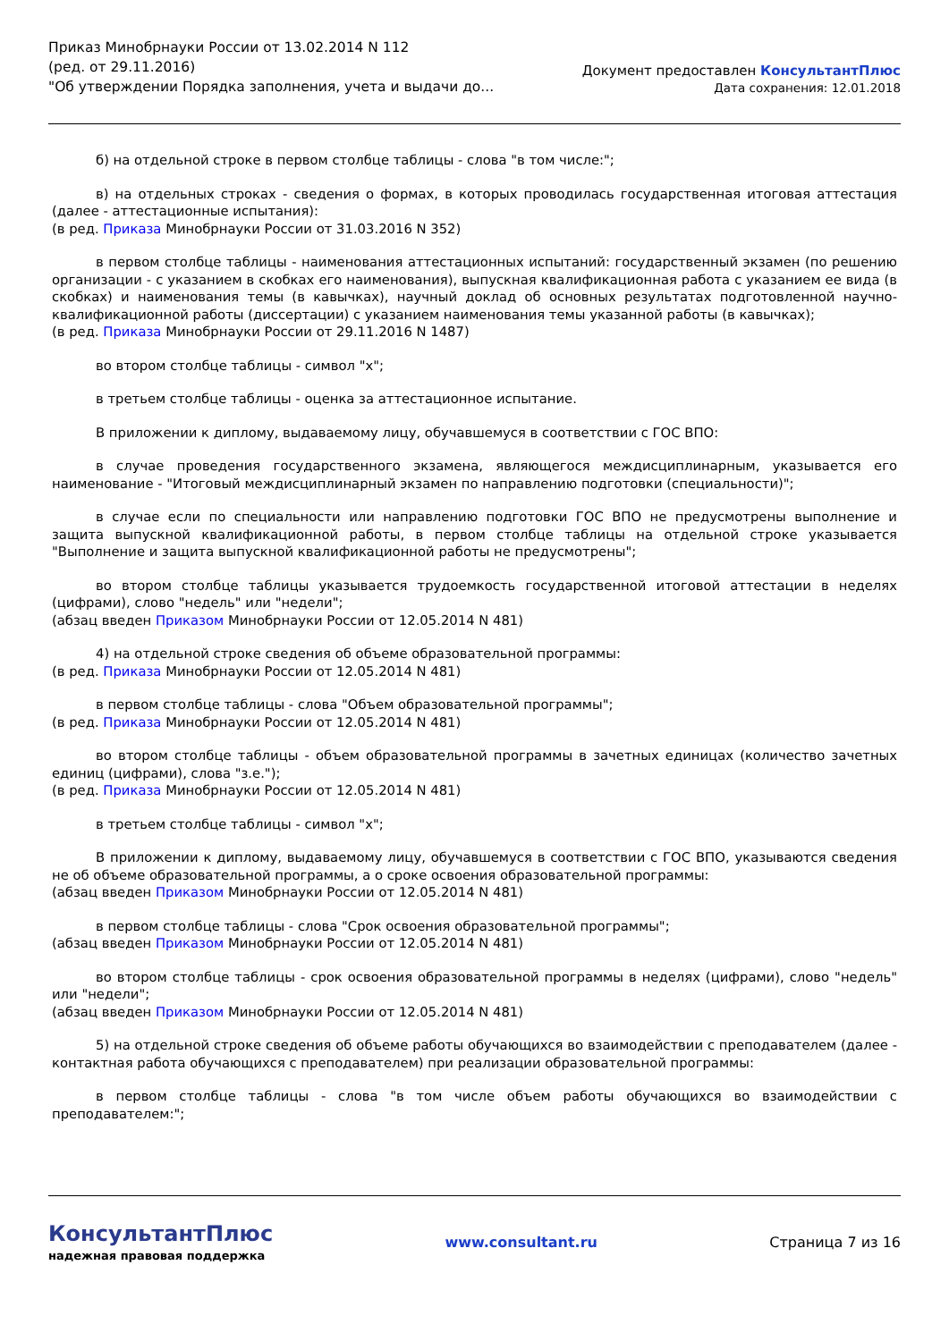Приказ Минобрнауки России от 13.02.2014 N 112
(ред. от 29.11.2016)
"Об утверждении Порядка заполнения, учета и выдачи до...
Документ предоставлен КонсультантПлюс
Дата сохранения: 12.01.2018
б) на отдельной строке в первом столбце таблицы - слова "в том числе:";
в) на отдельных строках - сведения о формах, в которых проводилась государственная итоговая аттестация (далее - аттестационные испытания):
(в ред. Приказа Минобрнауки России от 31.03.2016 N 352)
в первом столбце таблицы - наименования аттестационных испытаний: государственный экзамен (по решению организации - с указанием в скобках его наименования), выпускная квалификационная работа с указанием ее вида (в скобках) и наименования темы (в кавычках), научный доклад об основных результатах подготовленной научно-квалификационной работы (диссертации) с указанием наименования темы указанной работы (в кавычках);
(в ред. Приказа Минобрнауки России от 29.11.2016 N 1487)
во втором столбце таблицы - символ "x";
в третьем столбце таблицы - оценка за аттестационное испытание.
В приложении к диплому, выдаваемому лицу, обучавшемуся в соответствии с ГОС ВПО:
в случае проведения государственного экзамена, являющегося междисциплинарным, указывается его наименование - "Итоговый междисциплинарный экзамен по направлению подготовки (специальности)";
в случае если по специальности или направлению подготовки ГОС ВПО не предусмотрены выполнение и защита выпускной квалификационной работы, в первом столбце таблицы на отдельной строке указывается "Выполнение и защита выпускной квалификационной работы не предусмотрены";
во втором столбце таблицы указывается трудоемкость государственной итоговой аттестации в неделях (цифрами), слово "недель" или "недели";
(абзац введен Приказом Минобрнауки России от 12.05.2014 N 481)
4) на отдельной строке сведения об объеме образовательной программы:
(в ред. Приказа Минобрнауки России от 12.05.2014 N 481)
в первом столбце таблицы - слова "Объем образовательной программы";
(в ред. Приказа Минобрнауки России от 12.05.2014 N 481)
во втором столбце таблицы - объем образовательной программы в зачетных единицах (количество зачетных единиц (цифрами), слова "з.е.");
(в ред. Приказа Минобрнауки России от 12.05.2014 N 481)
в третьем столбце таблицы - символ "x";
В приложении к диплому, выдаваемому лицу, обучавшемуся в соответствии с ГОС ВПО, указываются сведения не об объеме образовательной программы, а о сроке освоения образовательной программы:
(абзац введен Приказом Минобрнауки России от 12.05.2014 N 481)
в первом столбце таблицы - слова "Срок освоения образовательной программы";
(абзац введен Приказом Минобрнауки России от 12.05.2014 N 481)
во втором столбце таблицы - срок освоения образовательной программы в неделях (цифрами), слово "недель" или "недели";
(абзац введен Приказом Минобрнауки России от 12.05.2014 N 481)
5) на отдельной строке сведения об объеме работы обучающихся во взаимодействии с преподавателем (далее - контактная работа обучающихся с преподавателем) при реализации образовательной программы:
в первом столбце таблицы - слова "в том числе объем работы обучающихся во взаимодействии с преподавателем:";
КонсультантПлюс
надежная правовая поддержка
www.consultant.ru Страница 7 из 16